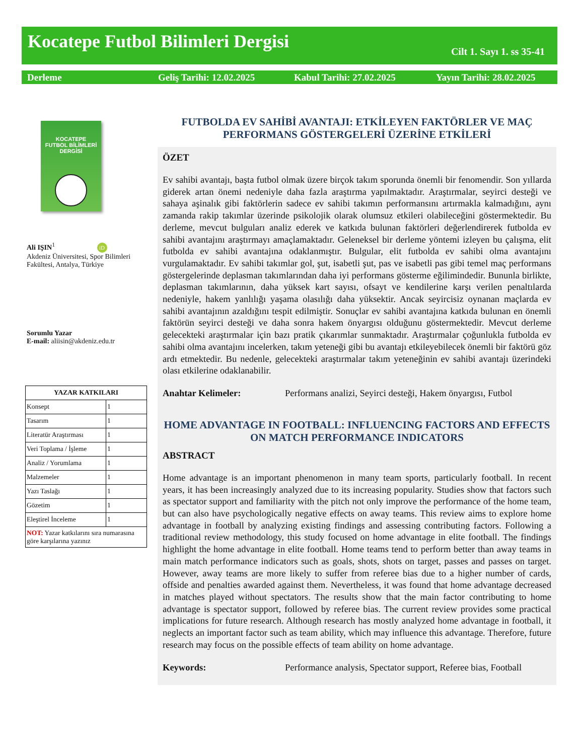Kocatepe Futbol Bilimleri Dergisi
Cilt 1. Sayı 1. ss 35-41
Derleme Geliş Tarihi: 12.02.2025 Kabul Tarihi: 27.02.2025 Yayın Tarihi: 28.02.2025
KOCATEPE
FUTBOL BİLİMLERİ
DERGİSİ
Ali IŞIN<sup>1</sup> iD
Akdeniz Üniversitesi, Spor Bilimleri Fakültesi, Antalya, Türkiye
Sorumlu Yazar
E-mail: aliisin@akdeniz.edu.tr
| YAZAR KATKILARI | |
| --- | --- |
| Konsept | 1 |
| Tasarım | 1 |
| Literatür Araştırması | 1 |
| Veri Toplama / İşleme | 1 |
| Analiz / Yorumlama | 1 |
| Malzemeler | 1 |
| Yazı Taslağı | 1 |
| Gözetim | 1 |
| Eleştirel İnceleme | 1 |
| NOT: Yazar katkılarını sıra numarasına göre karşılarına yazınız | |
FUTBOLDA EV SAHİBİ AVANTAJI: ETKİLEYEN FAKTÖRLER VE MAÇ PERFORMANS GÖSTERGELERİ ÜZERİNE ETKİLERİ
ÖZET
Ev sahibi avantajı, başta futbol olmak üzere birçok takım sporunda önemli bir fenomendir. Son yıllarda giderek artan önemi nedeniyle daha fazla araştırma yapılmaktadır. Araştırmalar, seyirci desteği ve sahaya aşinalık gibi faktörlerin sadece ev sahibi takımın performansını artırmakla kalmadığını, aynı zamanda rakip takımlar üzerinde psikolojik olarak olumsuz etkileri olabileceğini göstermektedir. Bu derleme, mevcut bulguları analiz ederek ve katkıda bulunan faktörleri değerlendirerek futbolda ev sahibi avantajını araştırmayı amaçlamaktadır. Geleneksel bir derleme yöntemi izleyen bu çalışma, elit futbolda ev sahibi avantajına odaklanmıştır. Bulgular, elit futbolda ev sahibi olma avantajını vurgulamaktadır. Ev sahibi takımlar gol, şut, isabetli şut, pas ve isabetli pas gibi temel maç performans göstergelerinde deplasman takımlarından daha iyi performans gösterme eğilimindedir. Bununla birlikte, deplasman takımlarının, daha yüksek kart sayısı, ofsayt ve kendilerine karşı verilen penaltılarda nedeniyle, hakem yanlılığı yaşama olasılığı daha yüksektir. Ancak seyircisiz oynanan maçlarda ev sahibi avantajının azaldığını tespit edilmiştir. Sonuçlar ev sahibi avantajına katkıda bulunan en önemli faktörün seyirci desteği ve daha sonra hakem önyargısı olduğunu göstermektedir. Mevcut derleme gelecekteki araştırmalar için bazı pratik çıkarımlar sunmaktadır. Araştırmalar çoğunlukla futbolda ev sahibi olma avantajını incelerken, takım yeteneği gibi bu avantajı etkileyebilecek önemli bir faktörü göz ardı etmektedir. Bu nedenle, gelecekteki araştırmalar takım yeteneğinin ev sahibi avantajı üzerindeki olası etkilerine odaklanabilir.
Anahtar Kelimeler: Performans analizi, Seyirci desteği, Hakem önyargısı, Futbol
HOME ADVANTAGE IN FOOTBALL: INFLUENCING FACTORS AND EFFECTS ON MATCH PERFORMANCE INDICATORS
ABSTRACT
Home advantage is an important phenomenon in many team sports, particularly football. In recent years, it has been increasingly analyzed due to its increasing popularity. Studies show that factors such as spectator support and familiarity with the pitch not only improve the performance of the home team, but can also have psychologically negative effects on away teams. This review aims to explore home advantage in football by analyzing existing findings and assessing contributing factors. Following a traditional review methodology, this study focused on home advantage in elite football. The findings highlight the home advantage in elite football. Home teams tend to perform better than away teams in main match performance indicators such as goals, shots, shots on target, passes and passes on target. However, away teams are more likely to suffer from referee bias due to a higher number of cards, offside and penalties awarded against them. Nevertheless, it was found that home advantage decreased in matches played without spectators. The results show that the main factor contributing to home advantage is spectator support, followed by referee bias. The current review provides some practical implications for future research. Although research has mostly analyzed home advantage in football, it neglects an important factor such as team ability, which may influence this advantage. Therefore, future research may focus on the possible effects of team ability on home advantage.
Keywords: Performance analysis, Spectator support, Referee bias, Football